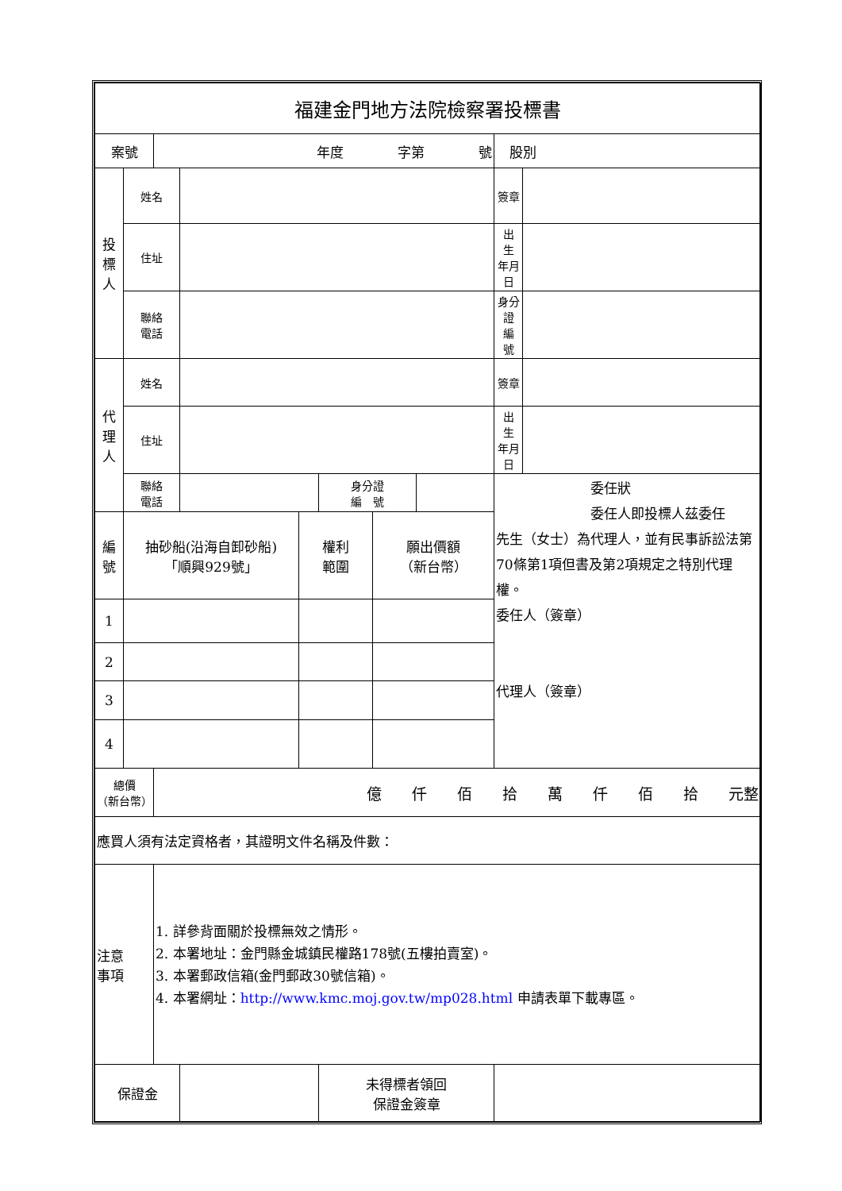| 福建金門地方法院檢察署投標書 | | | | | | | | | |
| 案號 | | 年度 字第 號 | | | | | | 股別 | |
| 投 標 人 | 姓名 | | | | | | | 簽章 | |
| | 住址 | | | | | | | 出 生 年月日 | |
| | 聯絡 電話 | | | | | | | 身分證 編 號 | |
| 代 理 人 | 姓名 | | | | | | | 簽章 | |
| | 住址 | | | | | | | 出 生 年月日 | |
| | 聯絡 電話 | | | | 身分證 編 號 | | | 委任狀 委任人即投標人茲委任 先生（女士）為代理人，並有民事訴訟法第70條第1項但書及第2項規定之特別代理權。 委任人（簽章） 代理人（簽章） | |
| 編 號 | 抽砂船(沿海自卸砂船) 「順興929號」 | | | 權利 範圍 | | 願出價額 （新台幣） | | | |
| 1 | | | | | | | | | |
| 2 | | | | | | | | | |
| 3 | | | | | | | | | |
| 4 | | | | | | | | | |
| 總價 （新台幣） | | 億 仟 佰 拾 萬 仟 佰 拾 元整 | | | | | | | |
| 應買人須有法定資格者，其證明文件名稱及件數： | | | | | | | | | |
| 注意 事項 | | 1. 詳參背面關於投標無效之情形。 2. 本署地址：金門縣金城鎮民權路178號(五樓拍賣室)。 3. 本署郵政信箱(金門郵政30號信箱)。 4. 本署網址： http://www.kmc.moj.gov.tw/mp028.html 申請表單下載專區。 | | | | | | | |
| 保證金 | | | | | 未得標者領回 保證金簽章 | | | | |